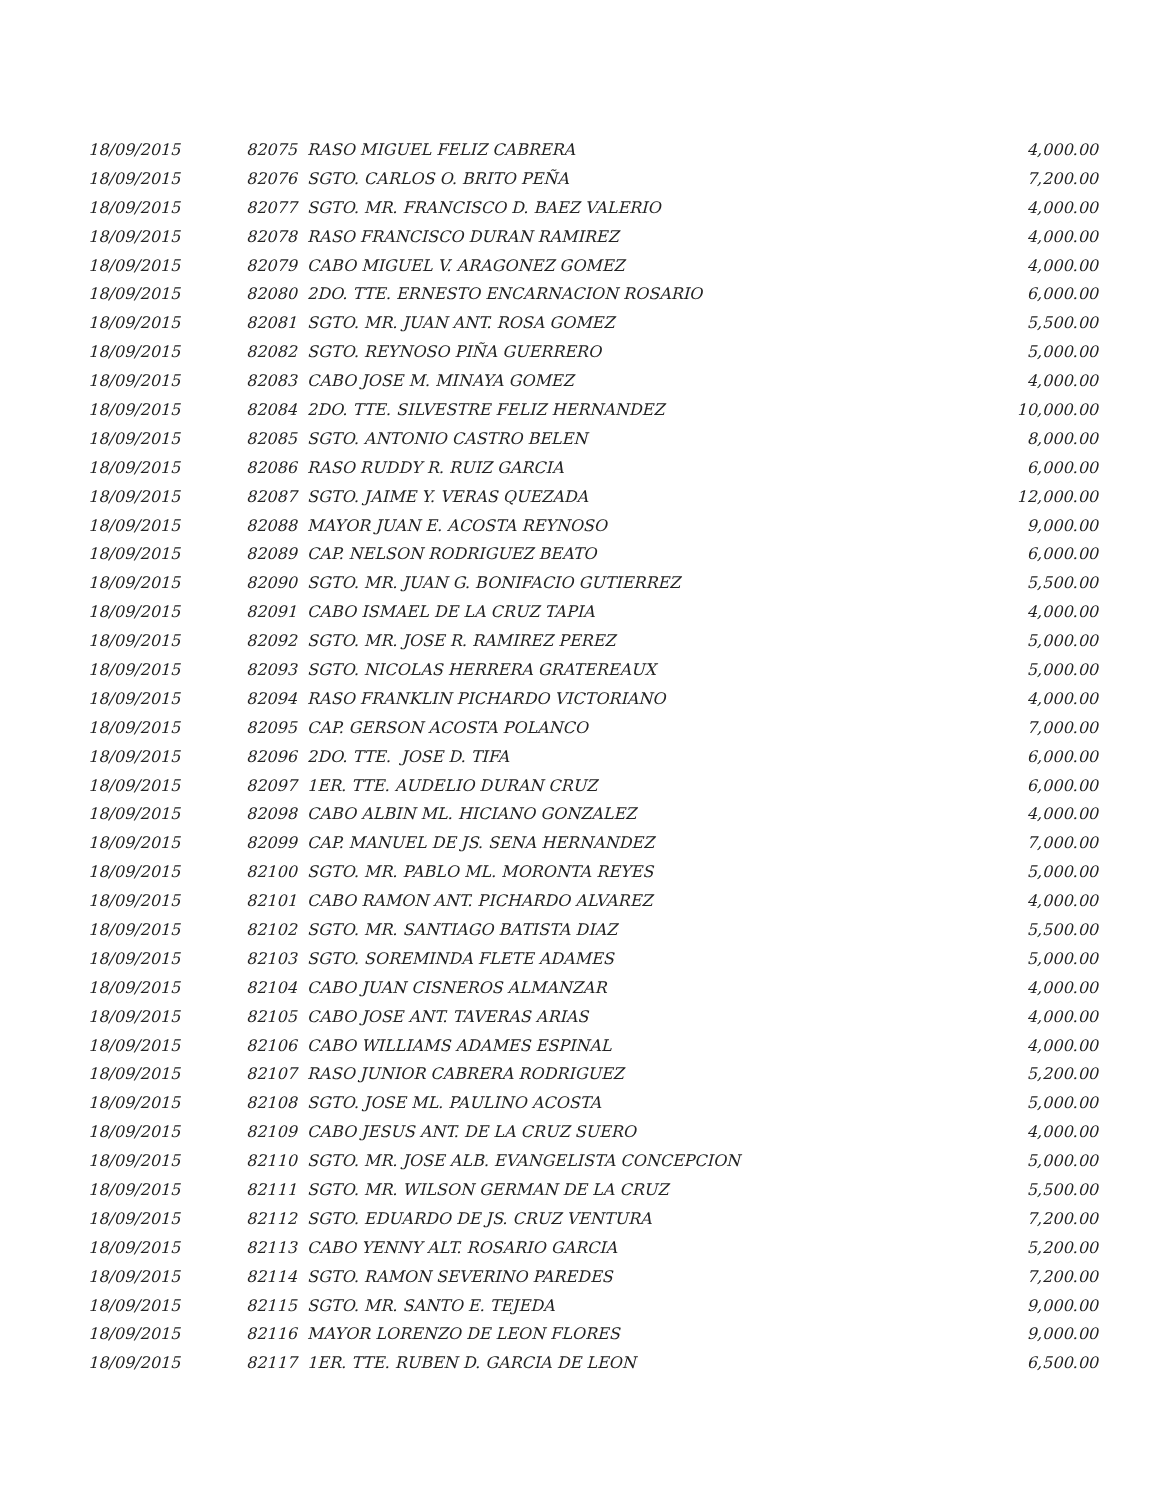| 18/09/2015 | 82075 RASO MIGUEL FELIZ CABRERA | 4,000.00 |
| 18/09/2015 | 82076 SGTO. CARLOS O. BRITO PEÑA | 7,200.00 |
| 18/09/2015 | 82077 SGTO. MR. FRANCISCO D. BAEZ VALERIO | 4,000.00 |
| 18/09/2015 | 82078 RASO FRANCISCO DURAN RAMIREZ | 4,000.00 |
| 18/09/2015 | 82079 CABO MIGUEL V. ARAGONEZ GOMEZ | 4,000.00 |
| 18/09/2015 | 82080 2DO. TTE. ERNESTO ENCARNACION ROSARIO | 6,000.00 |
| 18/09/2015 | 82081 SGTO. MR. JUAN ANT. ROSA GOMEZ | 5,500.00 |
| 18/09/2015 | 82082 SGTO. REYNOSO PIÑA GUERRERO | 5,000.00 |
| 18/09/2015 | 82083 CABO JOSE M. MINAYA GOMEZ | 4,000.00 |
| 18/09/2015 | 82084 2DO. TTE. SILVESTRE FELIZ HERNANDEZ | 10,000.00 |
| 18/09/2015 | 82085 SGTO. ANTONIO CASTRO BELEN | 8,000.00 |
| 18/09/2015 | 82086 RASO RUDDY R. RUIZ GARCIA | 6,000.00 |
| 18/09/2015 | 82087 SGTO. JAIME Y. VERAS QUEZADA | 12,000.00 |
| 18/09/2015 | 82088 MAYOR JUAN E. ACOSTA REYNOSO | 9,000.00 |
| 18/09/2015 | 82089 CAP. NELSON RODRIGUEZ BEATO | 6,000.00 |
| 18/09/2015 | 82090 SGTO. MR. JUAN G. BONIFACIO GUTIERREZ | 5,500.00 |
| 18/09/2015 | 82091 CABO ISMAEL DE LA CRUZ TAPIA | 4,000.00 |
| 18/09/2015 | 82092 SGTO. MR. JOSE R. RAMIREZ PEREZ | 5,000.00 |
| 18/09/2015 | 82093 SGTO. NICOLAS HERRERA GRATEREAUX | 5,000.00 |
| 18/09/2015 | 82094 RASO FRANKLIN PICHARDO VICTORIANO | 4,000.00 |
| 18/09/2015 | 82095 CAP. GERSON ACOSTA POLANCO | 7,000.00 |
| 18/09/2015 | 82096 2DO. TTE. JOSE D. TIFA | 6,000.00 |
| 18/09/2015 | 82097 1ER. TTE. AUDELIO DURAN CRUZ | 6,000.00 |
| 18/09/2015 | 82098 CABO ALBIN ML. HICIANO GONZALEZ | 4,000.00 |
| 18/09/2015 | 82099 CAP. MANUEL DE JS. SENA HERNANDEZ | 7,000.00 |
| 18/09/2015 | 82100 SGTO. MR. PABLO ML. MORONTA REYES | 5,000.00 |
| 18/09/2015 | 82101 CABO RAMON ANT. PICHARDO ALVAREZ | 4,000.00 |
| 18/09/2015 | 82102 SGTO. MR. SANTIAGO BATISTA DIAZ | 5,500.00 |
| 18/09/2015 | 82103 SGTO. SOREMINDA FLETE ADAMES | 5,000.00 |
| 18/09/2015 | 82104 CABO JUAN CISNEROS ALMANZAR | 4,000.00 |
| 18/09/2015 | 82105 CABO JOSE ANT. TAVERAS ARIAS | 4,000.00 |
| 18/09/2015 | 82106 CABO WILLIAMS ADAMES ESPINAL | 4,000.00 |
| 18/09/2015 | 82107 RASO JUNIOR CABRERA RODRIGUEZ | 5,200.00 |
| 18/09/2015 | 82108 SGTO. JOSE ML. PAULINO ACOSTA | 5,000.00 |
| 18/09/2015 | 82109 CABO JESUS ANT. DE LA CRUZ SUERO | 4,000.00 |
| 18/09/2015 | 82110 SGTO. MR. JOSE ALB. EVANGELISTA CONCEPCION | 5,000.00 |
| 18/09/2015 | 82111 SGTO. MR. WILSON GERMAN DE LA CRUZ | 5,500.00 |
| 18/09/2015 | 82112 SGTO. EDUARDO DE JS. CRUZ VENTURA | 7,200.00 |
| 18/09/2015 | 82113 CABO YENNY ALT. ROSARIO GARCIA | 5,200.00 |
| 18/09/2015 | 82114 SGTO. RAMON SEVERINO PAREDES | 7,200.00 |
| 18/09/2015 | 82115 SGTO. MR. SANTO E. TEJEDA | 9,000.00 |
| 18/09/2015 | 82116 MAYOR LORENZO DE LEON FLORES | 9,000.00 |
| 18/09/2015 | 82117 1ER. TTE. RUBEN D. GARCIA DE LEON | 6,500.00 |